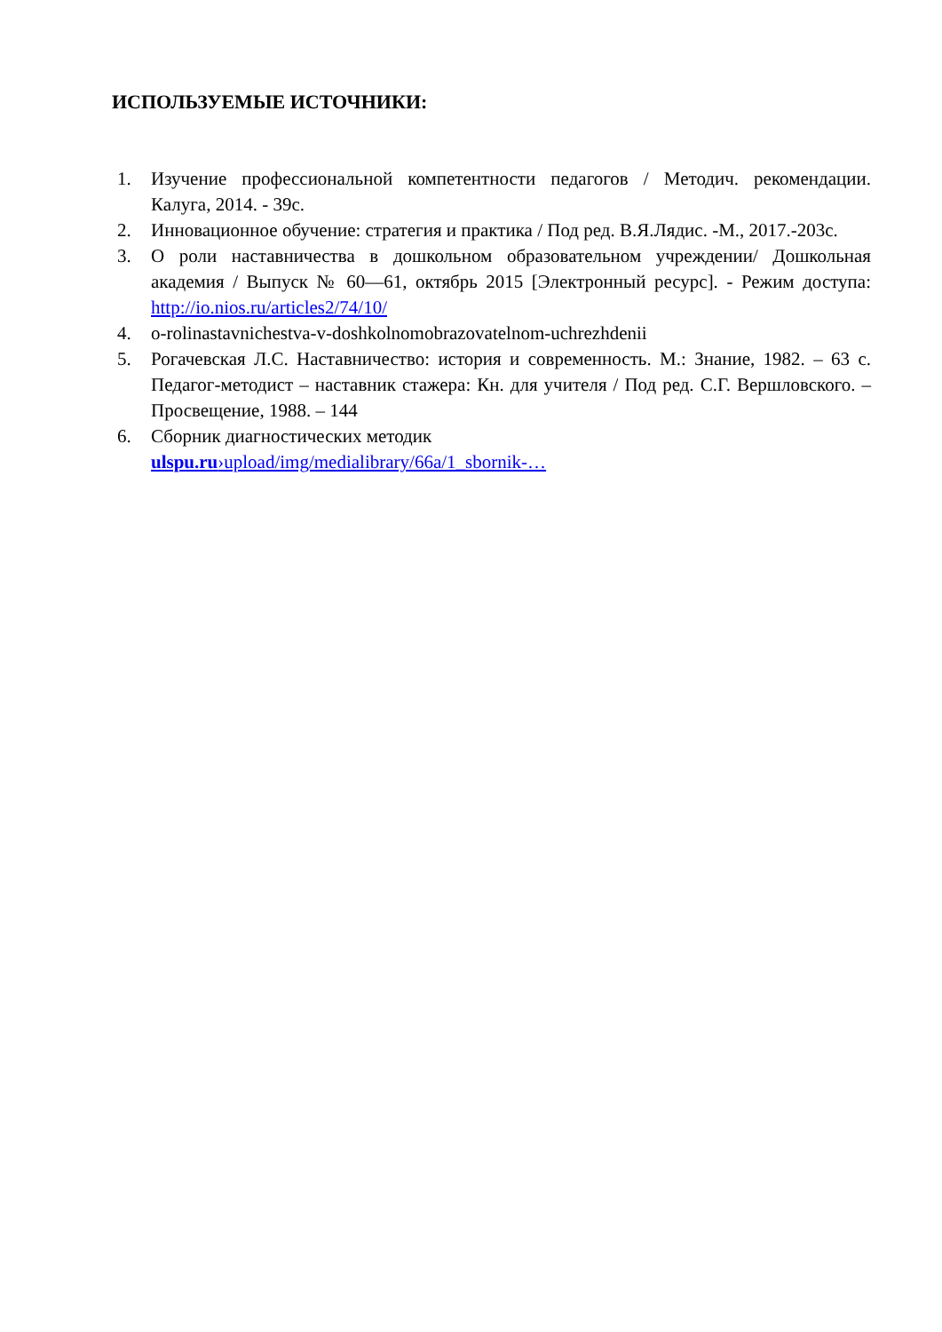ИСПОЛЬЗУЕМЫЕ ИСТОЧНИКИ:
1. Изучение профессиональной компетентности педагогов / Методич. рекомендации. Калуга, 2014. - 39с.
2. Инновационное обучение: стратегия и практика / Под ред. В.Я.Лядис. -М., 2017.-203с.
3. О роли наставничества в дошкольном образовательном учреждении/ Дошкольная академия / Выпуск № 60—61, октябрь 2015 [Электронный ресурс]. - Режим доступа: http://io.nios.ru/articles2/74/10/
4. o-rolinastavnichestva-v-doshkolnomobrazovatelnom-uchrezhdenii
5. Рогачевская Л.С. Наставничество: история и современность. М.: Знание, 1982. – 63 с. Педагог-методист – наставник стажера: Кн. для учителя / Под ред. С.Г. Вершловского. – Просвещение, 1988. – 144
6. Сборник диагностических методик
ulspu.ru›upload/img/medialibrary/66a/1_sbornik-…